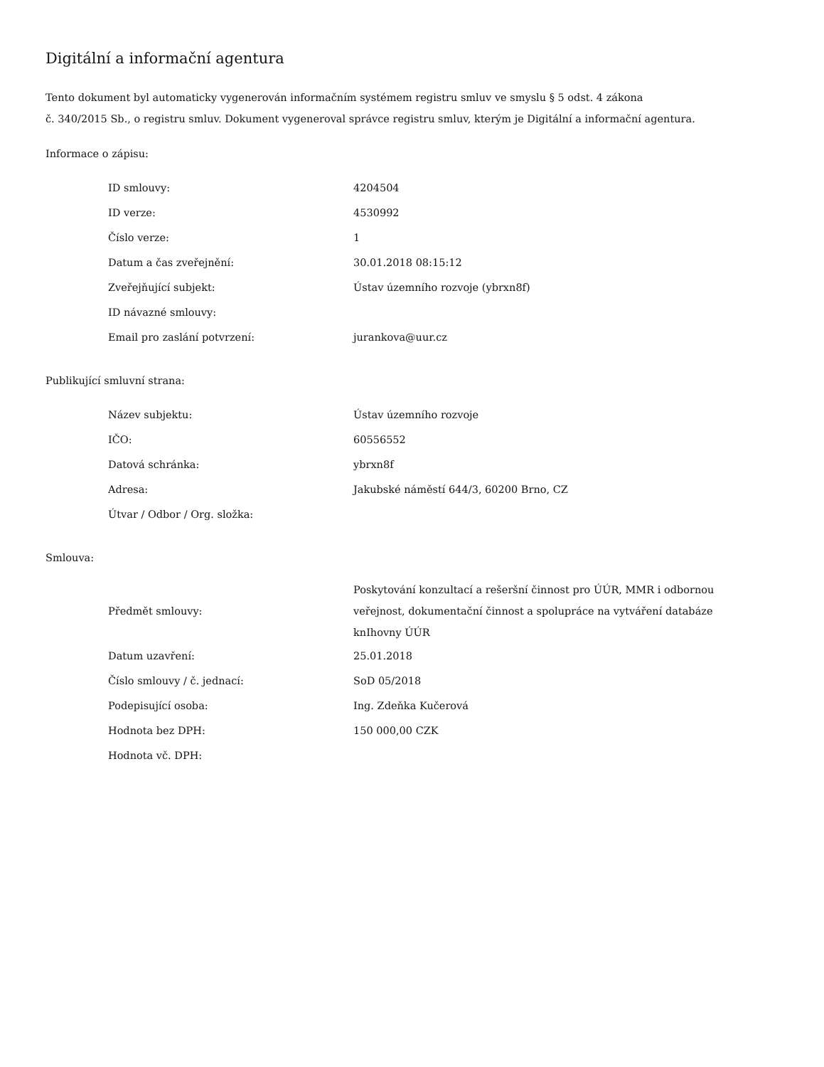Digitální a informační agentura
Tento dokument byl automaticky vygenerován informačním systémem registru smluv ve smyslu § 5 odst. 4 zákona
č. 340/2015 Sb., o registru smluv. Dokument vygeneroval správce registru smluv, kterým je Digitální a informační agentura.
Informace o zápisu:
| ID smlouvy: | 4204504 |
| ID verze: | 4530992 |
| Číslo verze: | 1 |
| Datum a čas zveřejnění: | 30.01.2018 08:15:12 |
| Zveřejňující subjekt: | Ústav územního rozvoje (ybrxn8f) |
| ID návazné smlouvy: | |
| Email pro zaslání potvrzení: | jurankova@uur.cz |
Publikující smluvní strana:
| Název subjektu: | Ústav územního rozvoje |
| IČO: | 60556552 |
| Datová schránka: | ybrxn8f |
| Adresa: | Jakubské náměstí 644/3, 60200 Brno, CZ |
| Útvar / Odbor / Org. složka: | |
Smlouva:
| Předmět smlouvy: | Poskytování konzultací a rešeršní činnost pro ÚÚR, MMR i odbornou veřejnost, dokumentační činnost a spolupráce na vytváření databáze knIhovny ÚÚR |
| Datum uzavření: | 25.01.2018 |
| Číslo smlouvy / č. jednací: | SoD 05/2018 |
| Podepisující osoba: | Ing. Zdeňka Kučerová |
| Hodnota bez DPH: | 150 000,00 CZK |
| Hodnota vč. DPH: | |